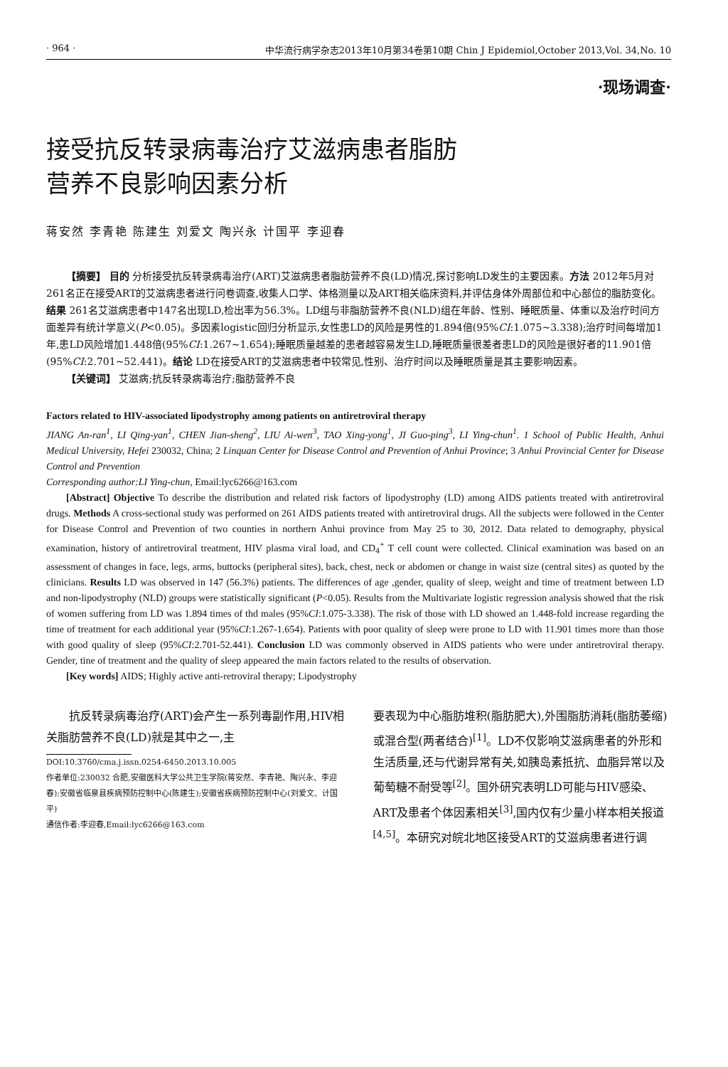· 964 · 中华流行病学杂志2013年10月第34卷第10期 Chin J Epidemiol,October 2013,Vol. 34,No. 10
·现场调查·
接受抗反转录病毒治疗艾滋病患者脂肪
营养不良影响因素分析
蒋安然 李青艳 陈建生 刘爱文 陶兴永 计国平 李迎春
【摘要】 目的 分析接受抗反转录病毒治疗(ART)艾滋病患者脂肪营养不良(LD)情况,探讨影响LD发生的主要因素。方法 2012年5月对261名正在接受ART的艾滋病患者进行问卷调查,收集人口学、体格测量以及ART相关临床资料,并评估身体外周部位和中心部位的脂肪变化。结果 261名艾滋病患者中147名出现LD,检出率为56.3%。LD组与非脂肪营养不良(NLD)组在年龄、性别、睡眠质量、体重以及治疗时间方面差异有统计学意义(P<0.05)。多因素logistic回归分析显示,女性患LD的风险是男性的1.894倍(95%CI:1.075~3.338);治疗时间每增加1年,患LD风险增加1.448倍(95%CI:1.267~1.654);睡眠质量越差的患者越容易发生LD,睡眠质量很差者患LD的风险是很好者的11.901倍(95%CI:2.701~52.441)。结论 LD在接受ART的艾滋病患者中较常见,性别、治疗时间以及睡眠质量是其主要影响因素。
【关键词】 艾滋病;抗反转录病毒治疗;脂肪营养不良
Factors related to HIV-associated lipodystrophy among patients on antiretroviral therapy
JIANG An-ran<sup>1</sup>, LI Qing-yan<sup>1</sup>, CHEN Jian-sheng<sup>2</sup>, LIU Ai-wen<sup>3</sup>, TAO Xing-yong<sup>1</sup>, JI Guo-ping<sup>3</sup>, LI Ying-chun<sup>1</sup>. 1 School of Public Health, Anhui Medical University, Hefei 230032, China; 2 Linquan Center for Disease Control and Prevention of Anhui Province; 3 Anhui Provincial Center for Disease Control and Prevention
Corresponding author:LI Ying-chun, Email:lyc6266@163.com
[Abstract] Objective To describe the distribution and related risk factors of lipodystrophy (LD) among AIDS patients treated with antiretroviral drugs. Methods A cross-sectional study was performed on 261 AIDS patients treated with antiretroviral drugs. All the subjects were followed in the Center for Disease Control and Prevention of two counties in northern Anhui province from May 25 to 30, 2012. Data related to demography, physical examination, history of antiretroviral treatment, HIV plasma viral load, and CD<sub>4</sub><sup>+</sup> T cell count were collected. Clinical examination was based on an assessment of changes in face, legs, arms, buttocks (peripheral sites), back, chest, neck or abdomen or change in waist size (central sites) as quoted by the clinicians. Results LD was observed in 147 (56.3%) patients. The differences of age ,gender, quality of sleep, weight and time of treatment between LD and non-lipodystrophy (NLD) groups were statistically significant (P<0.05). Results from the Multivariate logistic regression analysis showed that the risk of women suffering from LD was 1.894 times of thd males (95%CI:1.075-3.338). The risk of those with LD showed an 1.448-fold increase regarding the time of treatment for each additional year (95%CI:1.267-1.654). Patients with poor quality of sleep were prone to LD with 11.901 times more than those with good quality of sleep (95%CI:2.701-52.441). Conclusion LD was commonly observed in AIDS patients who were under antiretroviral therapy. Gender, tine of treatment and the quality of sleep appeared the main factors related to the results of observation.
[Key words] AIDS; Highly active anti-retroviral therapy; Lipodystrophy
抗反转录病毒治疗(ART)会产生一系列毒副作用,HIV相关脂肪营养不良(LD)就是其中之一,主
DOI:10.3760/cma.j.issn.0254-6450.2013.10.005
作者单位:230032 合肥,安徽医科大学公共卫生学院(蒋安然、李青艳、陶兴永、李迎春);安徽省临泉县疾病预防控制中心(陈建生);安徽省疾病预防控制中心(刘爱文、计国平)
通信作者:李迎春,Email:lyc6266@163.com
要表现为中心脂肪堆积(脂肪肥大),外围脂肪消耗(脂肪萎缩)或混合型(两者结合)<sup>[1]</sup>。LD不仅影响艾滋病患者的外形和生活质量,还与代谢异常有关,如胰岛素抵抗、血脂异常以及葡萄糖不耐受等<sup>[2]</sup>。国外研究表明LD可能与HIV感染、ART及患者个体因素相关<sup>[3]</sup>,国内仅有少量小样本相关报道<sup>[4,5]</sup>。本研究对皖北地区接受ART的艾滋病患者进行调